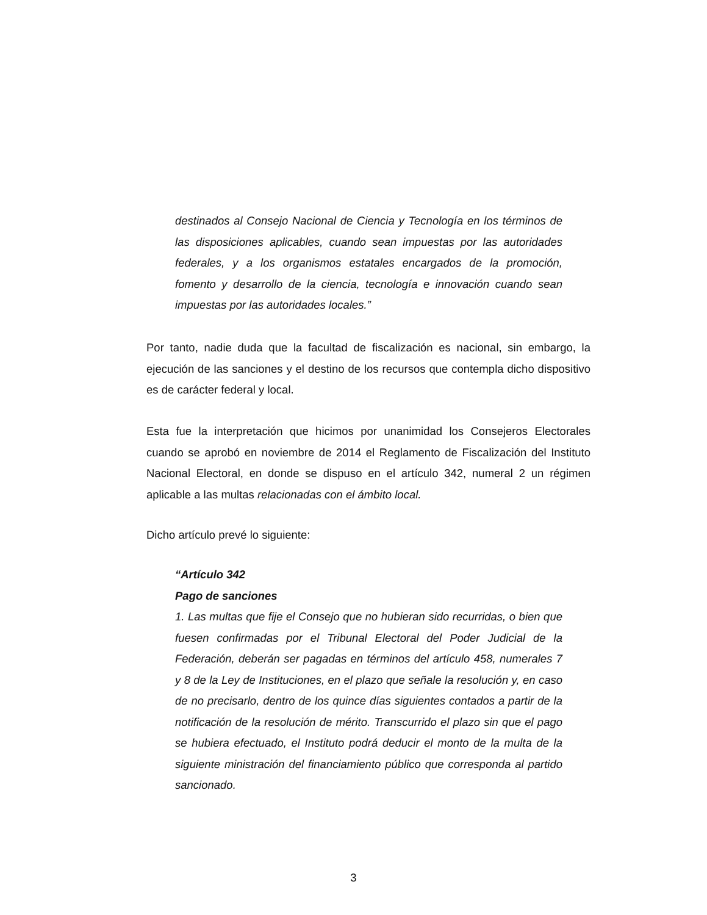destinados al Consejo Nacional de Ciencia y Tecnología en los términos de las disposiciones aplicables, cuando sean impuestas por las autoridades federales, y a los organismos estatales encargados de la promoción, fomento y desarrollo de la ciencia, tecnología e innovación cuando sean impuestas por las autoridades locales.”
Por tanto, nadie duda que la facultad de fiscalización es nacional, sin embargo, la ejecución de las sanciones y el destino de los recursos que contempla dicho dispositivo es de carácter federal y local.
Esta fue la interpretación que hicimos por unanimidad los Consejeros Electorales cuando se aprobó en noviembre de 2014 el Reglamento de Fiscalización del Instituto Nacional Electoral, en donde se dispuso en el artículo 342, numeral 2 un régimen aplicable a las multas relacionadas con el ámbito local.
Dicho artículo prevé lo siguiente:
“Artículo 342
Pago de sanciones
1. Las multas que fije el Consejo que no hubieran sido recurridas, o bien que fuesen confirmadas por el Tribunal Electoral del Poder Judicial de la Federación, deberán ser pagadas en términos del artículo 458, numerales 7 y 8 de la Ley de Instituciones, en el plazo que señale la resolución y, en caso de no precisarlo, dentro de los quince días siguientes contados a partir de la notificación de la resolución de mérito. Transcurrido el plazo sin que el pago se hubiera efectuado, el Instituto podrá deducir el monto de la multa de la siguiente ministración del financiamiento público que corresponda al partido sancionado.
3